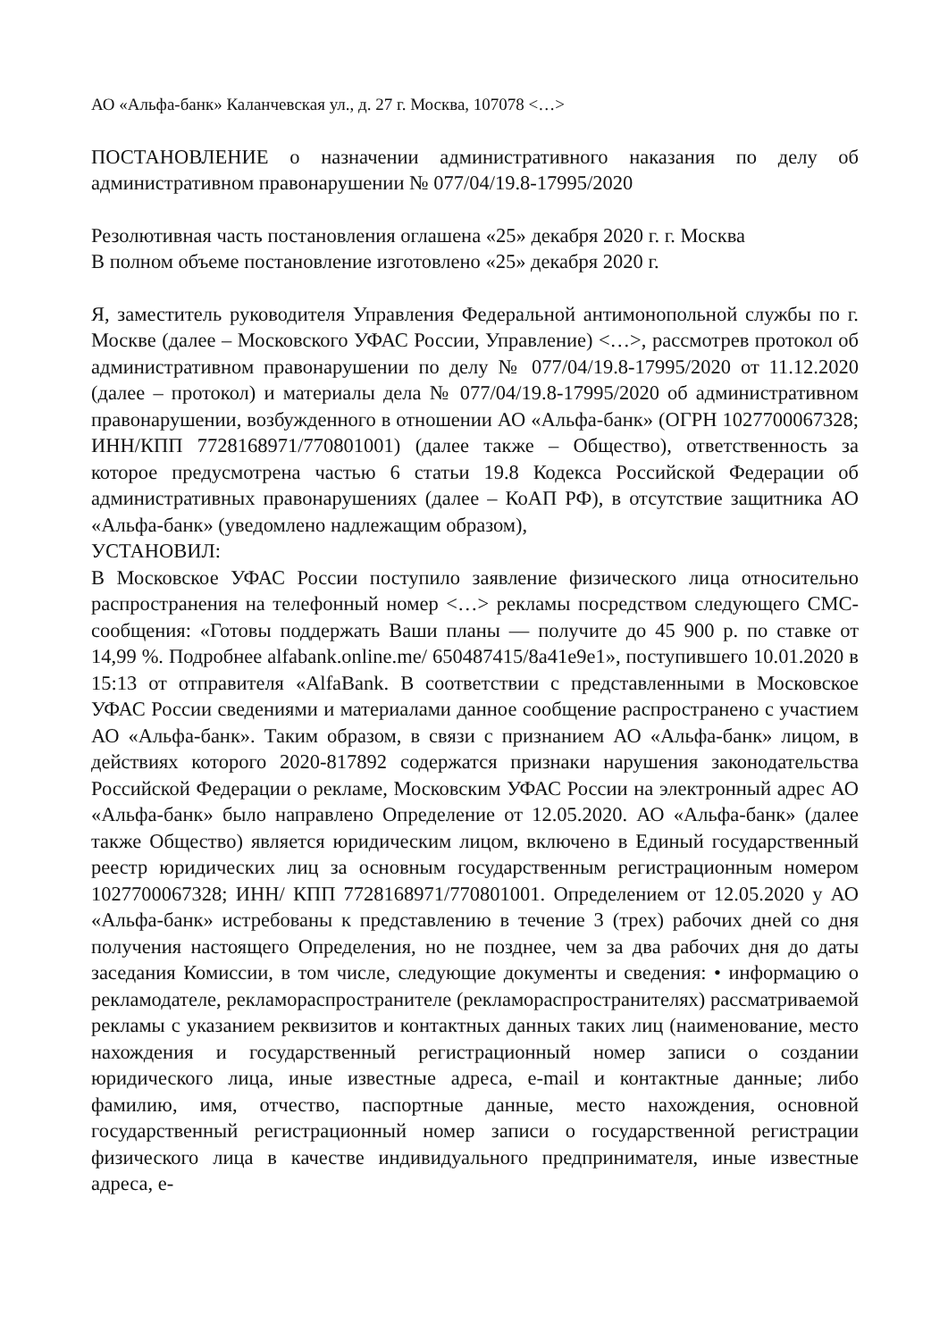АО «Альфа-банк» Каланчевская ул., д. 27 г. Москва, 107078 <…>
ПОСТАНОВЛЕНИЕ о назначении административного наказания по делу об административном правонарушении № 077/04/19.8-17995/2020
Резолютивная часть постановления оглашена «25» декабря 2020 г. г. Москва
В полном объеме постановление изготовлено «25» декабря 2020 г.
Я, заместитель руководителя Управления Федеральной антимонопольной службы по г. Москве (далее – Московского УФАС России, Управление) <…>, рассмотрев протокол об административном правонарушении по делу № 077/04/19.8-17995/2020 от 11.12.2020 (далее – протокол) и материалы дела № 077/04/19.8-17995/2020 об административном правонарушении, возбужденного в отношении АО «Альфа-банк» (ОГРН 1027700067328; ИНН/КПП 7728168971/770801001) (далее также – Общество), ответственность за которое предусмотрена частью 6 статьи 19.8 Кодекса Российской Федерации об административных правонарушениях (далее – КоАП РФ), в отсутствие защитника АО «Альфа-банк» (уведомлено надлежащим образом),
УСТАНОВИЛ:
В Московское УФАС России поступило заявление физического лица относительно распространения на телефонный номер <…> рекламы посредством следующего СМС-сообщения: «Готовы поддержать Ваши планы — получите до 45 900 р. по ставке от 14,99 %. Подробнее alfabank.online.me/ 650487415/8a41e9e1», поступившего 10.01.2020 в 15:13 от отправителя «AlfaBank. В соответствии с представленными в Московское УФАС России сведениями и материалами данное сообщение распространено с участием АО «Альфа-банк». Таким образом, в связи с признанием АО «Альфа-банк» лицом, в действиях которого 2020-817892 содержатся признаки нарушения законодательства Российской Федерации о рекламе, Московским УФАС России на электронный адрес АО «Альфа-банк» было направлено Определение от 12.05.2020. АО «Альфа-банк» (далее также Общество) является юридическим лицом, включено в Единый государственный реестр юридических лиц за основным государственным регистрационным номером 1027700067328; ИНН/ КПП 7728168971/770801001. Определением от 12.05.2020 у АО «Альфа-банк» истребованы к представлению в течение 3 (трех) рабочих дней со дня получения настоящего Определения, но не позднее, чем за два рабочих дня до даты заседания Комиссии, в том числе, следующие документы и сведения: • информацию о рекламодателе, рекламораспространителе (рекламораспространителях) рассматриваемой рекламы с указанием реквизитов и контактных данных таких лиц (наименование, место нахождения и государственный регистрационный номер записи о создании юридического лица, иные известные адреса, e-mail и контактные данные; либо фамилию, имя, отчество, паспортные данные, место нахождения, основной государственный регистрационный номер записи о государственной регистрации физического лица в качестве индивидуального предпринимателя, иные известные адреса, е-